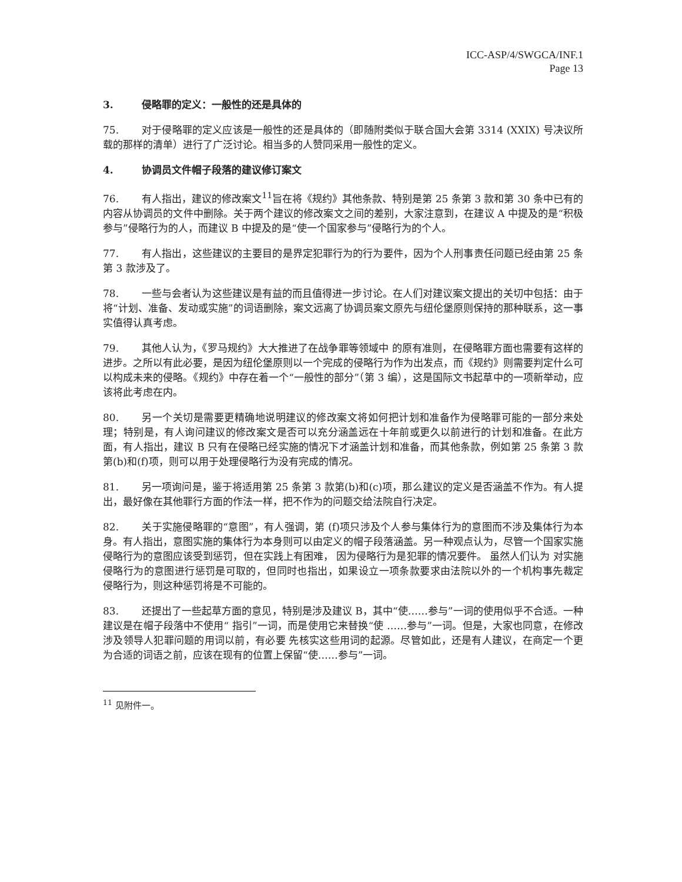ICC-ASP/4/SWGCA/INF.1
Page 13
3. 侵略罪的定义：一般性的还是具体的
75. 对于侵略罪的定义应该是一般性的还是具体的（即随附类似于联合国大会第 3314 (XXIX) 号决议所载的那样的清单）进行了广泛讨论。相当多的人赞同采用一般性的定义。
4. 协调员文件帽子段落的建议修订案文
76. 有人指出，建议的修改案文<sup>11</sup>旨在将《规约》其他条款、特别是第 25 条第 3 款和第 30 条中已有的内容从协调员的文件中删除。关于两个建议的修改案文之间的差别，大家注意到，在建议 A 中提及的是“积极参与”侵略行为的人，而建议 B 中提及的是“使一个国家参与”侵略行为的个人。
77. 有人指出，这些建议的主要目的是界定犯罪行为的行为要件，因为个人刑事责任问题已经由第 25 条第 3 款涉及了。
78. 一些与会者认为这些建议是有益的而且值得进一步讨论。在人们对建议案文提出的关切中包括：由于将“计划、准备、发动或实施”的词语删除，案文远离了协调员案文原先与纽伦堡原则保持的那种联系，这一事实值得认真考虑。
79. 其他人认为，《罗马规约》大大推进了在战争罪等领域中 的原有准则，在侵略罪方面也需要有这样的进步。之所以有此必要，是因为纽伦堡原则以一个完成的侵略行为作为出发点，而《规约》则需要判定什么可以构成未来的侵略。《规约》中存在着一个“一般性的部分”（第 3 编），这是国际文书起草中的一项新举动，应该将此考虑在内。
80. 另一个关切是需要更精确地说明建议的修改案文将如何把计划和准备作为侵略罪可能的一部分来处理；特别是，有人询问建议的修改案文是否可以充分涵盖远在十年前或更久以前进行的计划和准备。在此方面，有人指出，建议 B 只有在侵略已经实施的情况下才涵盖计划和准备，而其他条款，例如第 25 条第 3 款第(b)和(f)项，则可以用于处理侵略行为没有完成的情况。
81. 另一项询问是，鉴于将适用第 25 条第 3 款第(b)和(c)项，那么建议的定义是否涵盖不作为。有人提出，最好像在其他罪行方面的作法一样，把不作为的问题交给法院自行决定。
82. 关于实施侵略罪的“意图”，有人强调，第 (f)项只涉及个人参与集体行为的意图而不涉及集体行为本身。有人指出，意图实施的集体行为本身则可以由定义的帽子段落涵盖。另一种观点认为，尽管一个国家实施侵略行为的意图应该受到惩罚，但在实践上有困难， 因为侵略行为是犯罪的情况要件。 虽然人们认为 对实施侵略行为的意图进行惩罚是可取的，但同时也指出，如果设立一项条款要求由法院以外的一个机构事先裁定 侵略行为，则这种惩罚将是不可能的。
83. 还提出了一些起草方面的意见，特别是涉及建议 B，其中“使……参与”一词的使用似乎不合适。一种建议是在帽子段落中不使用“ 指引”一词，而是使用它来替换“使 ……参与”一词。但是，大家也同意，在修改涉及领导人犯罪问题的用词以前，有必要 先核实这些用词的起源。尽管如此，还是有人建议，在商定一个更为合适的词语之前，应该在现有的位置上保留“使……参与”一词。
<sup>11</sup> 见附件一。